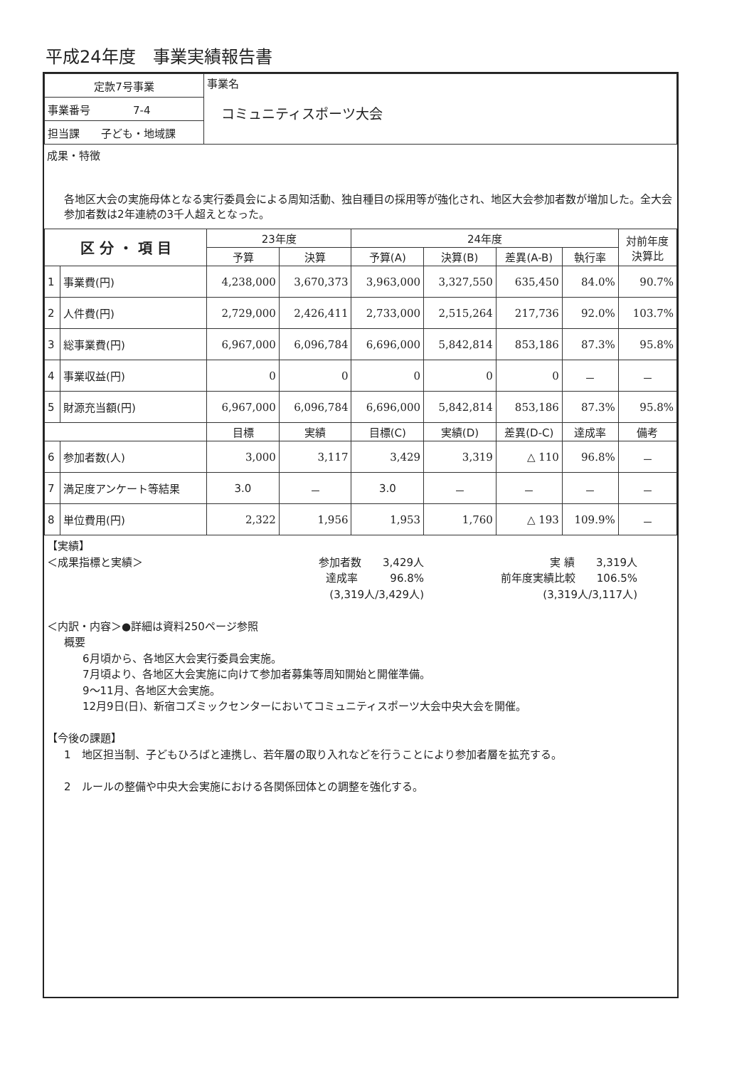平成24年度　事業実績報告書
| 定款7号事業 | 事業名 コミュニティスポーツ大会 |
| 事業番号 7-4 | |
| 担当課 子ども・地域課 | |
成果・特徴
各地区大会の実施母体となる実行委員会による周知活動、独自種目の採用等が強化され、地区大会参加者数が増加した。全大会参加者数は2年連続の3千人超えとなった。
| 区 分 ・ 項 目 | | 23年度 | | 24年度 | | | | 対前年度 決算比 |
| --- | --- | --- | --- | --- | --- | --- | --- | --- |
| | | 予算 | 決算 | 予算(A) | 決算(B) | 差異(A-B) | 執行率 | |
| 1 | 事業費(円) | 4,238,000 | 3,670,373 | 3,963,000 | 3,327,550 | 635,450 | 84.0% | 90.7% |
| 2 | 人件費(円) | 2,729,000 | 2,426,411 | 2,733,000 | 2,515,264 | 217,736 | 92.0% | 103.7% |
| 3 | 総事業費(円) | 6,967,000 | 6,096,784 | 6,696,000 | 5,842,814 | 853,186 | 87.3% | 95.8% |
| 4 | 事業収益(円) | 0 | 0 | 0 | 0 | 0 | － | － |
| 5 | 財源充当額(円) | 6,967,000 | 6,096,784 | 6,696,000 | 5,842,814 | 853,186 | 87.3% | 95.8% |
| | | 目標 | 実績 | 目標(C) | 実績(D) | 差異(D-C) | 達成率 | 備考 |
| 6 | 参加者数(人) | 3,000 | 3,117 | 3,429 | 3,319 | △ 110 | 96.8% | － |
| 7 | 満足度アンケート等結果 | 3.0 | － | 3.0 | － | － | － | － |
| 8 | 単位費用(円) | 2,322 | 1,956 | 1,953 | 1,760 | △ 193 | 109.9% | － |
【実績】
＜成果指標と実績＞ 参加者数　　3,429人
達成率　　　96.8%
(3,319人/3,429人)
実 績　　3,319人
前年度実績比較　　106.5%
(3,319人/3,117人)
＜内訳・内容＞●詳細は資料250ページ参照
概要
6月頃から、各地区大会実行委員会実施。
7月頃より、各地区大会実施に向けて参加者募集等周知開始と開催準備。
9～11月、各地区大会実施。
12月9日(日)、新宿コズミックセンターにおいてコミュニティスポーツ大会中央大会を開催。
【今後の課題】
1　地区担当制、子どもひろばと連携し、若年層の取り入れなどを行うことにより参加者層を拡充する。
2　ルールの整備や中央大会実施における各関係団体との調整を強化する。